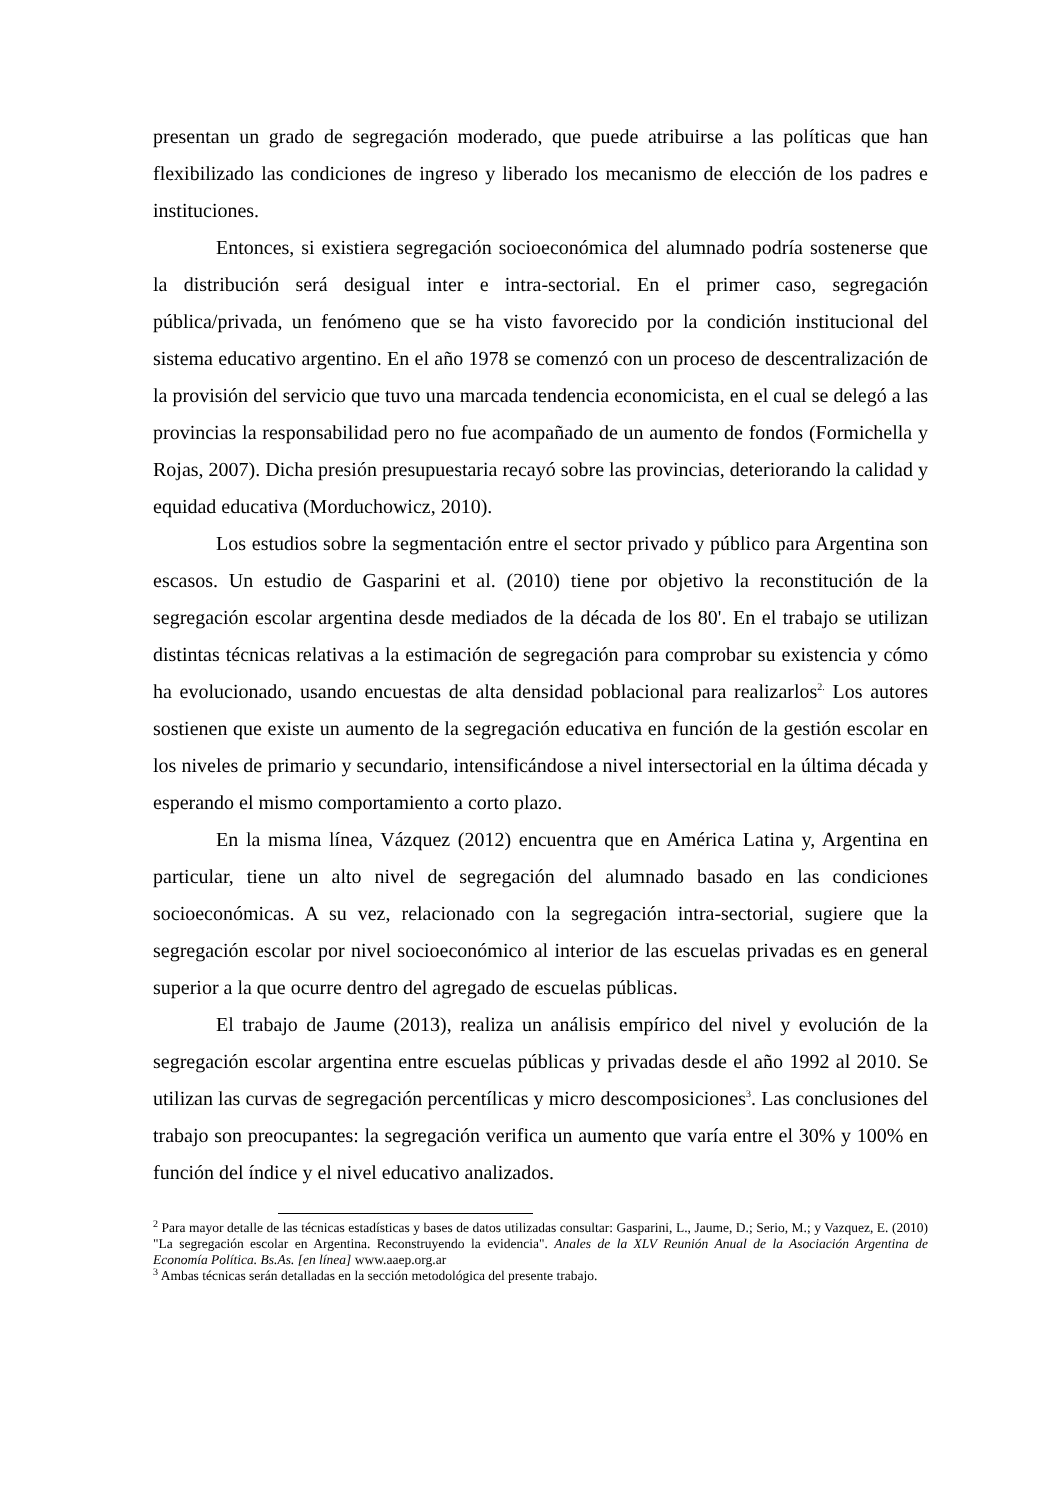presentan un grado de segregación moderado, que puede atribuirse a las políticas que han flexibilizado las condiciones de ingreso y liberado los mecanismo de elección de los padres e instituciones.
Entonces, si existiera segregación socioeconómica del alumnado podría sostenerse que la distribución será desigual inter e intra-sectorial. En el primer caso, segregación pública/privada, un fenómeno que se ha visto favorecido por la condición institucional del sistema educativo argentino. En el año 1978 se comenzó con un proceso de descentralización de la provisión del servicio que tuvo una marcada tendencia economicista, en el cual se delegó a las provincias la responsabilidad pero no fue acompañado de un aumento de fondos (Formichella y Rojas, 2007). Dicha presión presupuestaria recayó sobre las provincias, deteriorando la calidad y equidad educativa (Morduchowicz, 2010).
Los estudios sobre la segmentación entre el sector privado y público para Argentina son escasos. Un estudio de Gasparini et al. (2010) tiene por objetivo la reconstitución de la segregación escolar argentina desde mediados de la década de los 80'. En el trabajo se utilizan distintas técnicas relativas a la estimación de segregación para comprobar su existencia y cómo ha evolucionado, usando encuestas de alta densidad poblacional para realizarlos<sup>2.</sup> Los autores sostienen que existe un aumento de la segregación educativa en función de la gestión escolar en los niveles de primario y secundario, intensificándose a nivel intersectorial en la última década y esperando el mismo comportamiento a corto plazo.
En la misma línea, Vázquez (2012) encuentra que en América Latina y, Argentina en particular, tiene un alto nivel de segregación del alumnado basado en las condiciones socioeconómicas. A su vez, relacionado con la segregación intra-sectorial, sugiere que la segregación escolar por nivel socioeconómico al interior de las escuelas privadas es en general superior a la que ocurre dentro del agregado de escuelas públicas.
El trabajo de Jaume (2013), realiza un análisis empírico del nivel y evolución de la segregación escolar argentina entre escuelas públicas y privadas desde el año 1992 al 2010. Se utilizan las curvas de segregación percentílicas y micro descomposiciones<sup>3</sup>. Las conclusiones del trabajo son preocupantes: la segregación verifica un aumento que varía entre el 30% y 100% en función del índice y el nivel educativo analizados.
<sup>2</sup> Para mayor detalle de las técnicas estadísticas y bases de datos utilizadas consultar: Gasparini, L., Jaume, D.; Serio, M.; y Vazquez, E. (2010) "La segregación escolar en Argentina. Reconstruyendo la evidencia". Anales de la XLV Reunión Anual de la Asociación Argentina de Economía Política. Bs.As. [en línea] www.aaep.org.ar
<sup>3</sup> Ambas técnicas serán detalladas en la sección metodológica del presente trabajo.